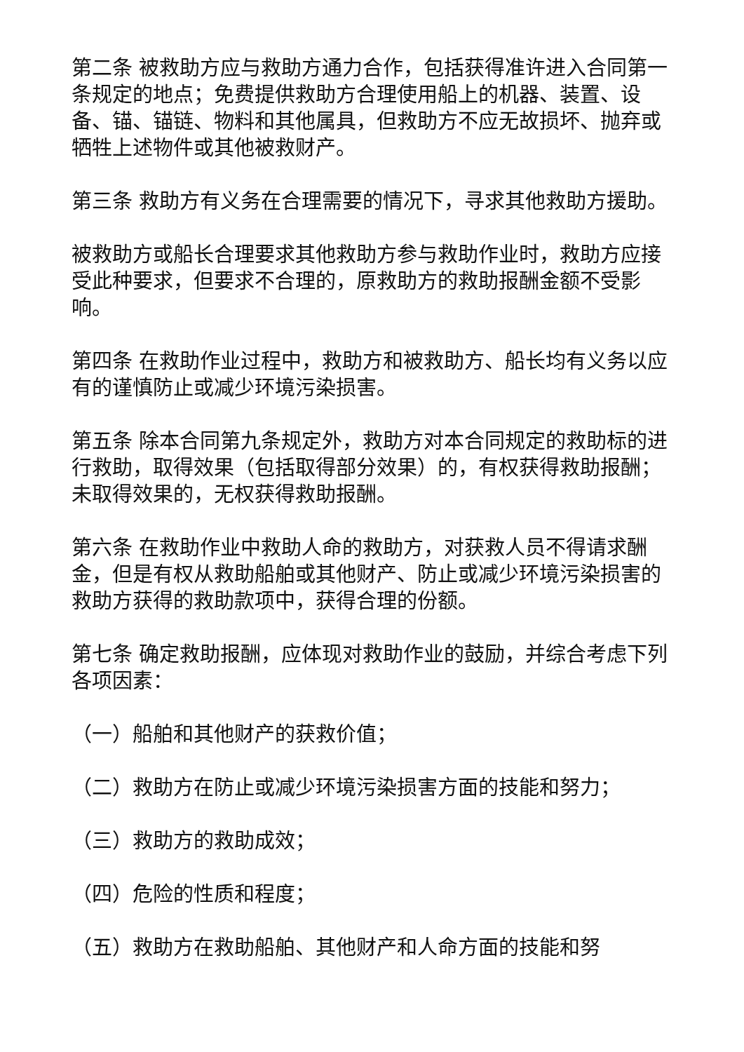第二条 被救助方应与救助方通力合作，包括获得准许进入合同第一条规定的地点；免费提供救助方合理使用船上的机器、装置、设备、锚、锚链、物料和其他属具，但救助方不应无故损坏、抛弃或牺牲上述物件或其他被救财产。
第三条 救助方有义务在合理需要的情况下，寻求其他救助方援助。
被救助方或船长合理要求其他救助方参与救助作业时，救助方应接受此种要求，但要求不合理的，原救助方的救助报酬金额不受影响。
第四条 在救助作业过程中，救助方和被救助方、船长均有义务以应有的谨慎防止或减少环境污染损害。
第五条 除本合同第九条规定外，救助方对本合同规定的救助标的进行救助，取得效果（包括取得部分效果）的，有权获得救助报酬；未取得效果的，无权获得救助报酬。
第六条 在救助作业中救助人命的救助方，对获救人员不得请求酬金，但是有权从救助船舶或其他财产、防止或减少环境污染损害的救助方获得的救助款项中，获得合理的份额。
第七条 确定救助报酬，应体现对救助作业的鼓励，并综合考虑下列各项因素：
（一）船舶和其他财产的获救价值；
（二）救助方在防止或减少环境污染损害方面的技能和努力；
（三）救助方的救助成效；
（四）危险的性质和程度；
（五）救助方在救助船舶、其他财产和人命方面的技能和努